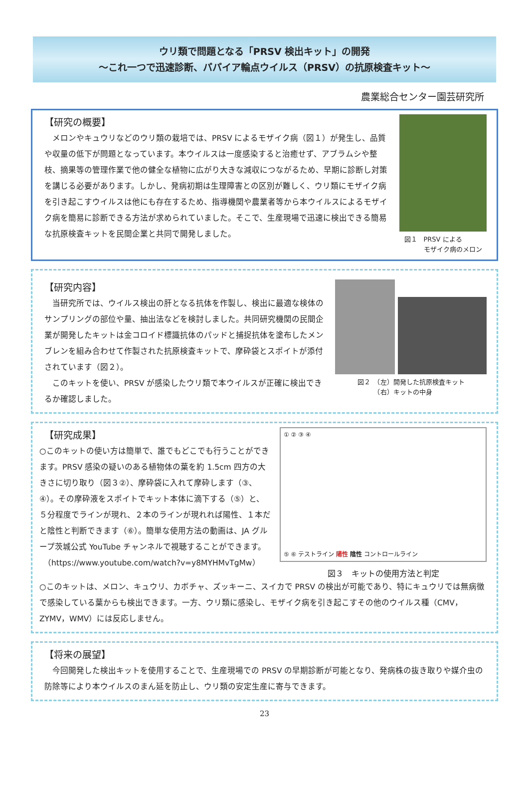ウリ類で問題となる「PRSV 検出キット」の開発
～これ一つで迅速診断、パパイア輪点ウイルス（PRSV）の抗原検査キット～
農業総合センター園芸研究所
【研究の概要】
　メロンやキュウリなどのウリ類の栽培では、PRSV によるモザイク病（図１）が発生し、品質や収量の低下が問題となっています。本ウイルスは一度感染すると治癒せず、アブラムシや整枝、摘果等の管理作業で他の健全な植物に広がり大きな減収につながるため、早期に診断し対策を講じる必要があります。しかし、発病初期は生理障害との区別が難しく、ウリ類にモザイク病を引き起こすウイルスは他にも存在するため、指導機関や農業者等から本ウイルスによるモザイク病を簡易に診断できる方法が求められていました。そこで、生産現場で迅速に検出できる簡易な抗原検査キットを民間企業と共同で開発しました。
図１　PRSV による
　　　モザイク病のメロン
【研究内容】
　当研究所では、ウイルス検出の肝となる抗体を作製し、検出に最適な検体のサンプリングの部位や量、抽出法などを検討しました。共同研究機関の民間企業が開発したキットは金コロイド標識抗体のパッドと捕捉抗体を塗布したメンブレンを組み合わせて作製された抗原検査キットで、摩砕袋とスポイトが添付されています（図２）。
　このキットを使い、PRSV が感染したウリ類で本ウイルスが正確に検出できるか確認しました。
図２　（左）開発した抗原検査キット
　　　（右）キットの中身
【研究成果】
○このキットの使い方は簡単で、誰でもどこでも行うことができます。PRSV 感染の疑いのある植物体の葉を約 1.5cm 四方の大きさに切り取り（図３②）、摩砕袋に入れて摩砕します（③、④）。その摩砕液をスポイトでキット本体に滴下する（⑤）と、５分程度でラインが現れ、２本のラインが現れれば陽性、１本だと陰性と判断できます（⑥）。簡単な使用方法の動画は、JA グループ茨城公式 YouTube チャンネルで視聴することができます。
　（https://www.youtube.com/watch?v=y8MYHMvTgMw）
① ② ③ ④
⑤ ⑥ テストライン 陽性 陰性 コントロールライン
図３　キットの使用方法と判定
○このキットは、メロン、キュウリ、カボチャ、ズッキーニ、スイカで PRSV の検出が可能であり、特にキュウリでは無病徴で感染している葉からも検出できます。一方、ウリ類に感染し、モザイク病を引き起こすその他のウイルス種（CMV，ZYMV，WMV）には反応しません。
【将来の展望】
　今回開発した検出キットを使用することで、生産現場での PRSV の早期診断が可能となり、発病株の抜き取りや媒介虫の防除等により本ウイルスのまん延を防止し、ウリ類の安定生産に寄与できます。
23